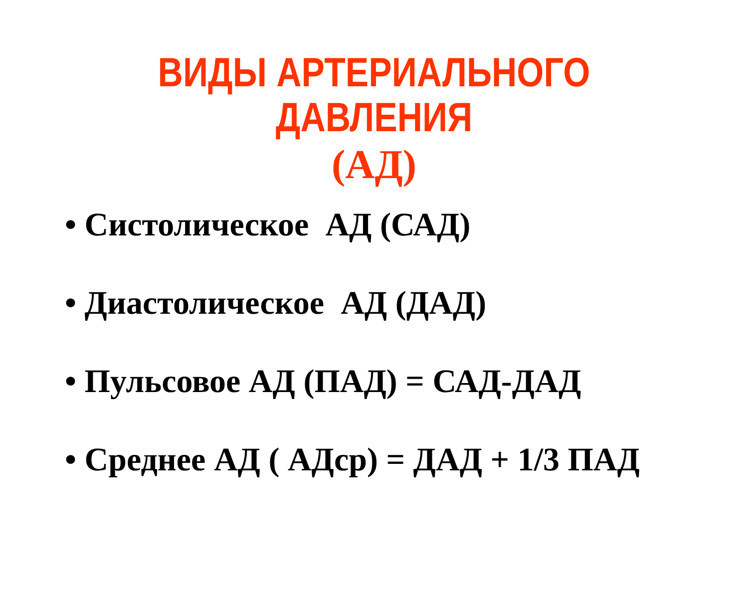ВИДЫ АРТЕРИАЛЬНОГО ДАВЛЕНИЯ
(АД)
• Систолическое АД (САД)
• Диастолическое АД (ДАД)
• Пульсовое АД (ПАД) = САД-ДАД
• Среднее АД ( АДср) = ДАД + 1/3 ПАД